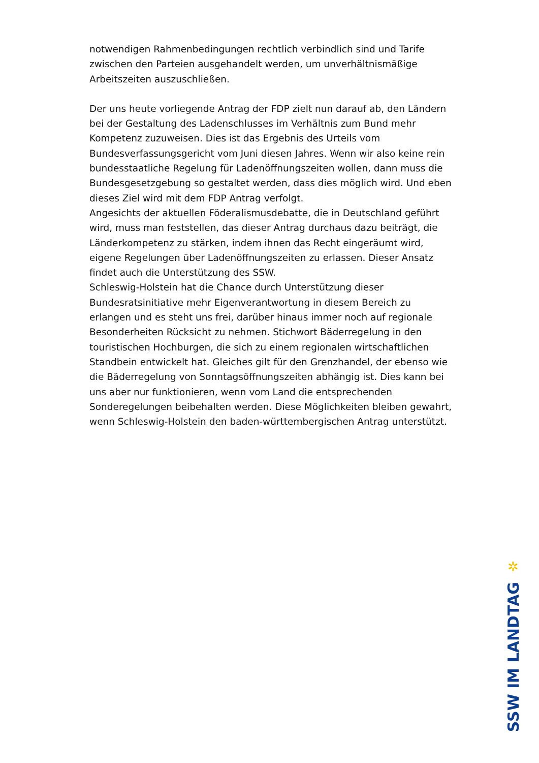notwendigen Rahmenbedingungen rechtlich verbindlich sind und Tarife zwischen den Parteien ausgehandelt werden, um unverhältnismäßige Arbeitszeiten auszuschließen.
Der uns heute vorliegende Antrag der FDP zielt nun darauf ab, den Ländern bei der Gestaltung des Ladenschlusses im Verhältnis zum Bund mehr Kompetenz zuzuweisen. Dies ist das Ergebnis des Urteils vom Bundesverfassungsgericht vom Juni diesen Jahres. Wenn wir also keine rein bundesstaatliche Regelung für Ladenöffnungszeiten wollen, dann muss die Bundesgesetzgebung so gestaltet werden, dass dies möglich wird. Und eben dieses Ziel wird mit dem FDP Antrag verfolgt.
Angesichts der aktuellen Föderalismusdebatte, die in Deutschland geführt wird, muss man feststellen, das dieser Antrag durchaus dazu beiträgt, die Länderkompetenz zu stärken, indem ihnen das Recht eingeräumt wird, eigene Regelungen über Ladenöffnungszeiten zu erlassen. Dieser Ansatz findet auch die Unterstützung des SSW.
Schleswig-Holstein hat die Chance durch Unterstützung dieser Bundesratsinitiative mehr Eigenverantwortung in diesem Bereich zu erlangen und es steht uns frei, darüber hinaus immer noch auf regionale Besonderheiten Rücksicht zu nehmen. Stichwort Bäderregelung in den touristischen Hochburgen, die sich zu einem regionalen wirtschaftlichen Standbein entwickelt hat. Gleiches gilt für den Grenzhandel, der ebenso wie die Bäderregelung von Sonntagsöffnungszeiten abhängig ist. Dies kann bei uns aber nur funktionieren, wenn vom Land die entsprechenden Sonderegelungen beibehalten werden. Diese Möglichkeiten bleiben gewahrt, wenn Schleswig-Holstein den baden-württembergischen Antrag unterstützt.
✲
SSW IM LANDTAG